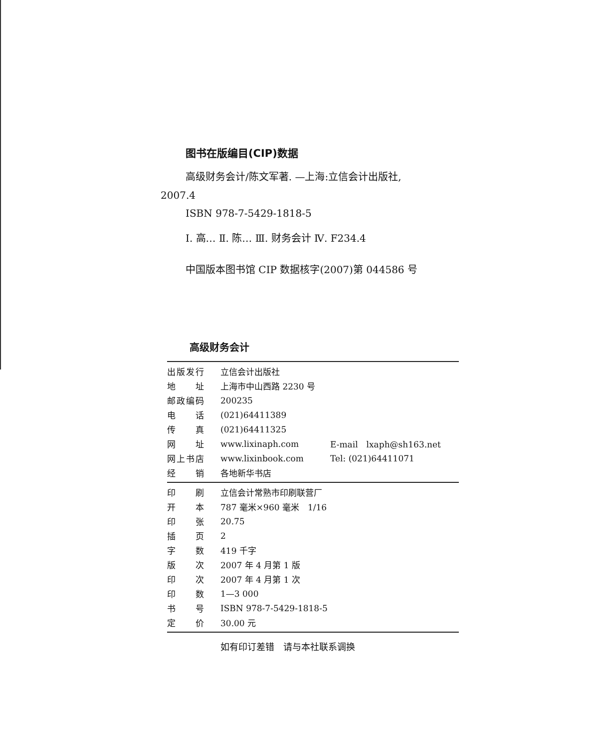图书在版编目(CIP)数据
高级财务会计/陈文军著. —上海:立信会计出版社,
2007.4
ISBN 978-7-5429-1818-5
Ⅰ. 高… Ⅱ. 陈… Ⅲ. 财务会计 Ⅳ. F234.4
中国版本图书馆 CIP 数据核字(2007)第 044586 号
高级财务会计
| 出版发行 | 立信会计出版社 | |
| 地 址 | 上海市中山西路 2230 号 | |
| 邮政编码 | 200235 | |
| 电 话 | (021)64411389 | |
| 传 真 | (021)64411325 | |
| 网 址 | www.lixinaph.com | E-mail lxaph@sh163.net |
| 网上书店 | www.lixinbook.com | Tel: (021)64411071 |
| 经 销 | 各地新华书店 | |
| 印 刷 | 立信会计常熟市印刷联营厂 |
| 开 本 | 787 毫米×960 毫米 1/16 |
| 印 张 | 20.75 |
| 插 页 | 2 |
| 字 数 | 419 千字 |
| 版 次 | 2007 年 4 月第 1 版 |
| 印 次 | 2007 年 4 月第 1 次 |
| 印 数 | 1—3 000 |
| 书 号 | ISBN 978-7-5429-1818-5 |
| 定 价 | 30.00 元 |
如有印订差错　请与本社联系调换